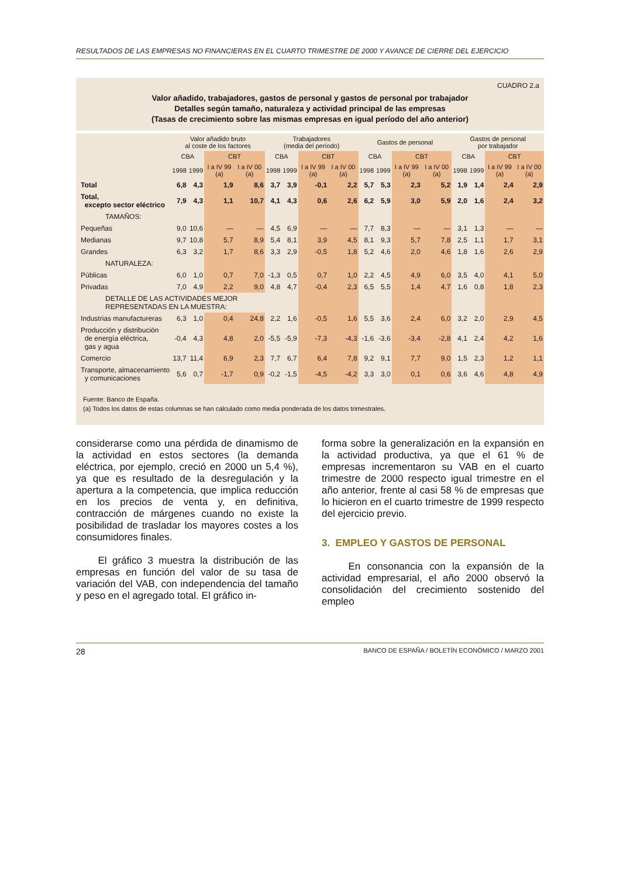RESULTADOS DE LAS EMPRESAS NO FINANCIERAS EN EL CUARTO TRIMESTRE DE 2000 Y AVANCE DE CIERRE DEL EJERCICIO
CUADRO 2.a
Valor añadido, trabajadores, gastos de personal y gastos de personal por trabajador
Detalles según tamaño, naturaleza y actividad principal de las empresas
(Tasas de crecimiento sobre las mismas empresas en igual período del año anterior)
| | Valor añadido bruto al coste de los factores | | | | Trabajadores (media del período) | | | | Gastos de personal | | | | Gastos de personal por trabajador | | | |
| --- | --- | --- | --- | --- | --- | --- | --- | --- | --- | --- | --- | --- | --- | --- | --- | --- |
| | CBA | | CBT | | CBA | | CBT | | CBA | | CBT | | CBA | | CBT | |
| | 1998 | 1999 | I a IV 99 (a) | I a IV 00 (a) | 1998 | 1999 | I a IV 99 (a) | I a IV 00 (a) | 1998 | 1999 | I a IV 99 (a) | I a IV 00 (a) | 1998 | 1999 | I a IV 99 (a) | I a IV 00 (a) |
| Total | 6,8 | 4,3 | 1,9 | 8,6 | 3,7 | 3,9 | -0,1 | 2,2 | 5,7 | 5,3 | 2,3 | 5,2 | 1,9 | 1,4 | 2,4 | 2,9 |
| Total, excepto sector eléctrico | 7,9 | 4,3 | 1,1 | 10,7 | 4,1 | 4,3 | 0,6 | 2,6 | 6,2 | 5,9 | 3,0 | 5,9 | 2,0 | 1,6 | 2,4 | 3,2 |
| TAMAÑOS: | | | | | | | | | | | | | | | | |
| Pequeñas | 9,0 | 10,6 | — | — | 4,5 | 6,9 | — | — | 7,7 | 8,3 | — | — | 3,1 | 1,3 | — | — |
| Medianas | 9,7 | 10,8 | 5,7 | 8,9 | 5,4 | 8,1 | 3,9 | 4,5 | 8,1 | 9,3 | 5,7 | 7,8 | 2,5 | 1,1 | 1,7 | 3,1 |
| Grandes | 6,3 | 3,2 | 1,7 | 8,6 | 3,3 | 2,9 | -0,5 | 1,8 | 5,2 | 4,6 | 2,0 | 4,6 | 1,8 | 1,6 | 2,6 | 2,9 |
| NATURALEZA: | | | | | | | | | | | | | | | | |
| Públicas | 6,0 | 1,0 | 0,7 | 7,0 | -1,3 | 0,5 | 0,7 | 1,0 | 2,2 | 4,5 | 4,9 | 6,0 | 3,5 | 4,0 | 4,1 | 5,0 |
| Privadas | 7,0 | 4,9 | 2,2 | 9,0 | 4,8 | 4,7 | -0,4 | 2,3 | 6,5 | 5,5 | 1,4 | 4,7 | 1,6 | 0,8 | 1,8 | 2,3 |
| DETALLE DE LAS ACTIVIDADES MEJOR REPRESENTADAS EN LA MUESTRA: | | | | | | | | | | | | | | | | |
| Industrias manufactureras | 6,3 | 1,0 | 0,4 | 24,8 | 2,2 | 1,6 | -0,5 | 1,6 | 5,5 | 3,6 | 2,4 | 6,0 | 3,2 | 2,0 | 2,9 | 4,5 |
| Producción y distribución de energía eléctrica, gas y agua | -0,4 | 4,3 | 4,8 | 2,0 | -5,5 | -5,9 | -7,3 | -4,3 | -1,6 | -3,6 | -3,4 | -2,8 | 4,1 | 2,4 | 4,2 | 1,6 |
| Comercio | 13,7 | 11,4 | 6,9 | 2,3 | 7,7 | 6,7 | 6,4 | 7,8 | 9,2 | 9,1 | 7,7 | 9,0 | 1,5 | 2,3 | 1,2 | 1,1 |
| Transporte, almacenamiento y comunicaciones | 5,6 | 0,7 | -1,7 | 0,9 | -0,2 | -1,5 | -4,5 | -4,2 | 3,3 | 3,0 | 0,1 | 0,6 | 3,6 | 4,6 | 4,8 | 4,9 |
Fuente: Banco de España.
(a) Todos los datos de estas columnas se han calculado como media ponderada de los datos trimestrales.
considerarse como una pérdida de dinamismo de la actividad en estos sectores (la demanda eléctrica, por ejemplo, creció en 2000 un 5,4 %), ya que es resultado de la desregulación y la apertura a la competencia, que implica reducción en los precios de venta y, en definitiva, contracción de márgenes cuando no existe la posibilidad de trasladar los mayores costes a los consumidores finales.
El gráfico 3 muestra la distribución de las empresas en función del valor de su tasa de variación del VAB, con independencia del tamaño y peso en el agregado total. El gráfico in-
forma sobre la generalización en la expansión en la actividad productiva, ya que el 61 % de empresas incrementaron su VAB en el cuarto trimestre de 2000 respecto igual trimestre en el año anterior, frente al casi 58 % de empresas que lo hicieron en el cuarto trimestre de 1999 respecto del ejercicio previo.
3. EMPLEO Y GASTOS DE PERSONAL
En consonancia con la expansión de la actividad empresarial, el año 2000 observó la consolidación del crecimiento sostenido del empleo
28 BANCO DE ESPAÑA / BOLETÍN ECONÓMICO / MARZO 2001